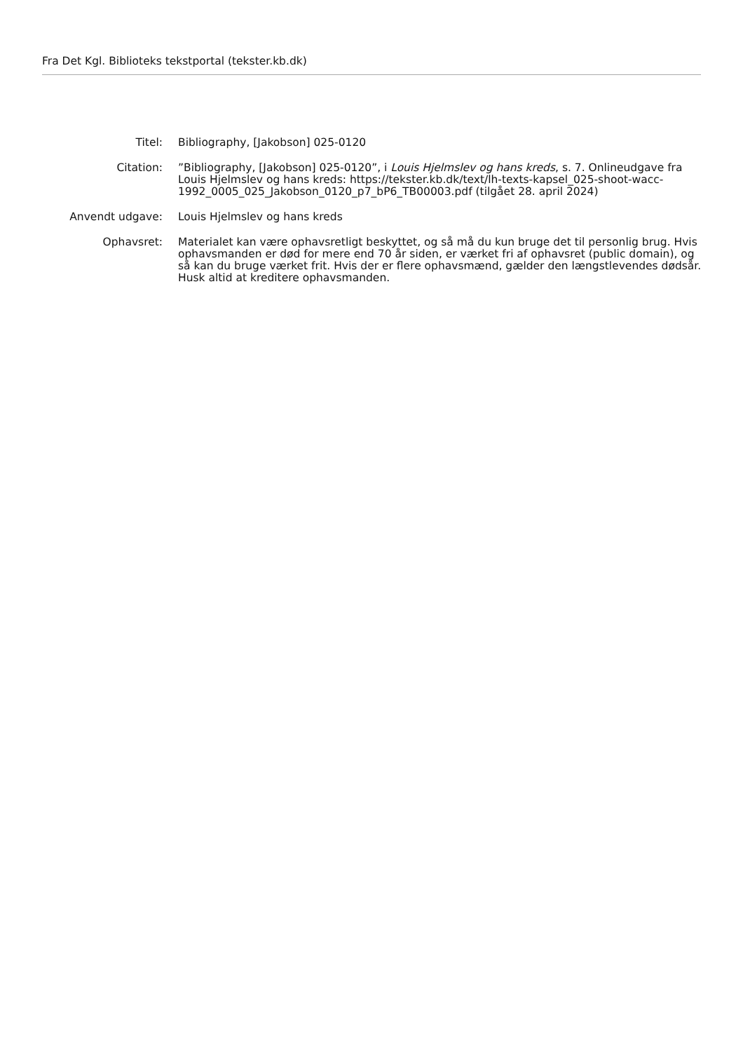Fra Det Kgl. Biblioteks tekstportal (tekster.kb.dk)
| Titel: | Bibliography, [Jakobson] 025-0120 |
| Citation: | ”Bibliography, [Jakobson] 025-0120”, i Louis Hjelmslev og hans kreds , s. 7. Onlineudgave fra Louis Hjelmslev og hans kreds: https://tekster.kb.dk/text/lh-texts-kapsel_025-shoot-wacc-1992_0005_025_Jakobson_0120_p7_bP6_TB00003.pdf (tilgået 28. april 2024) |
| Anvendt udgave: | Louis Hjelmslev og hans kreds |
| Ophavsret: | Materialet kan være ophavsretligt beskyttet, og så må du kun bruge det til personlig brug. Hvis ophavsmanden er død for mere end 70 år siden, er værket fri af ophavsret (public domain), og så kan du bruge værket frit. Hvis der er flere ophavsmænd, gælder den længstlevendes dødsår. Husk altid at kreditere ophavsmanden. |